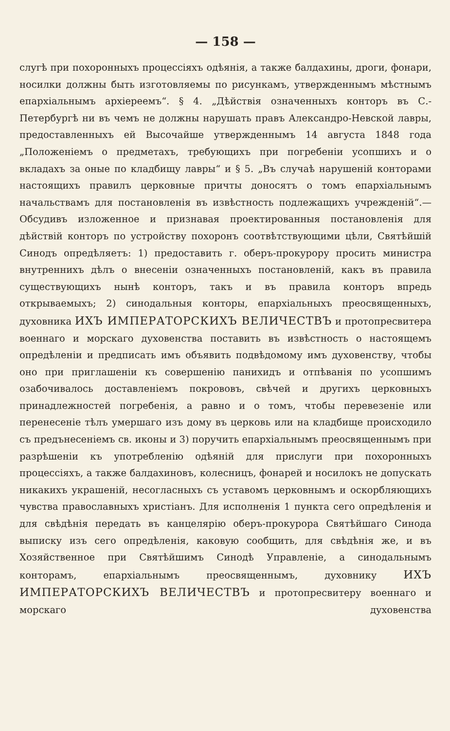— 158 —
слугѣ при похоронныхъ процессіяхъ одѣянія, а также балдахины, дроги, фонари, носилки должны быть изготовляемы по рисункамъ, утвержденнымъ мѣстнымъ епархіальнымъ архіереемъ“. § 4. „Дѣйствія означенныхъ конторъ въ С.-Петербургѣ ни въ чемъ не должны нарушать правъ Александро-Невской лавры, предоставленныхъ ей Высочайше утвержденнымъ 14 августа 1848 года „Положеніемъ о предметахъ, требующихъ при погребеніи усопшихъ и о вкладахъ за оные по кладбищу лавры“ и § 5. „Въ случаѣ нарушеній конторами настоящихъ правилъ церковные причты доносятъ о томъ епархіальнымъ начальствамъ для постановленія въ извѣстность подлежащихъ учрежденій“.—Обсудивъ изложенное и признавая проектированныя постановленія для дѣйствій конторъ по устройству похоронъ соотвѣтствующими цѣли, Святѣйшій Синодъ опредѣляетъ: 1) предоставить г. оберъ-прокурору просить министра внутреннихъ дѣлъ о внесеніи означенныхъ постановленій, какъ въ правила существующихъ нынѣ конторъ, такъ и въ правила конторъ впредь открываемыхъ; 2) синодальныя конторы, епархіальныхъ преосвященныхъ, духовника ИХЪ ИМПЕРАТОРСКИХЪ ВЕЛИЧЕСТВЪ и протопресвитера военнаго и морскаго духовенства поставить въ извѣстность о настоящемъ опредѣленіи и предписать имъ объявить подвѣдомому имъ духовенству, чтобы оно при приглашеніи къ совершенію панихидъ и отпѣванія по усопшимъ озабочивалось доставленіемъ покрововъ, свѣчей и другихъ церковныхъ принадлежностей погребенія, а равно и о томъ, чтобы перевезеніе или перенесеніе тѣлъ умершаго изъ дому въ церковь или на кладбище происходило съ предънесеніемъ св. иконы и 3) поручить епархіальнымъ преосвященнымъ при разрѣшеніи къ употребленію одѣяній для прислуги при похоронныхъ процессіяхъ, а также балдахиновъ, колесницъ, фонарей и носилокъ не допускать никакихъ украшеній, несогласныхъ съ уставомъ церковнымъ и оскорбляющихъ чувства православныхъ христіанъ. Для исполненія 1 пункта сего опредѣленія и для свѣдѣнія передать въ канцелярію оберъ-прокурора Святѣйшаго Синода выписку изъ сего опредѣленія, каковую сообщить, для свѣдѣнія же, и въ Хозяйственное при Святѣйшимъ Синодѣ Управленіе, а синодальнымъ конторамъ, епархіальнымъ преосвященнымъ, духовнику ИХЪ ИМПЕРАТОРСКИХЪ ВЕЛИЧЕСТВЪ и протопресвитеру военнаго и морскаго духовенства